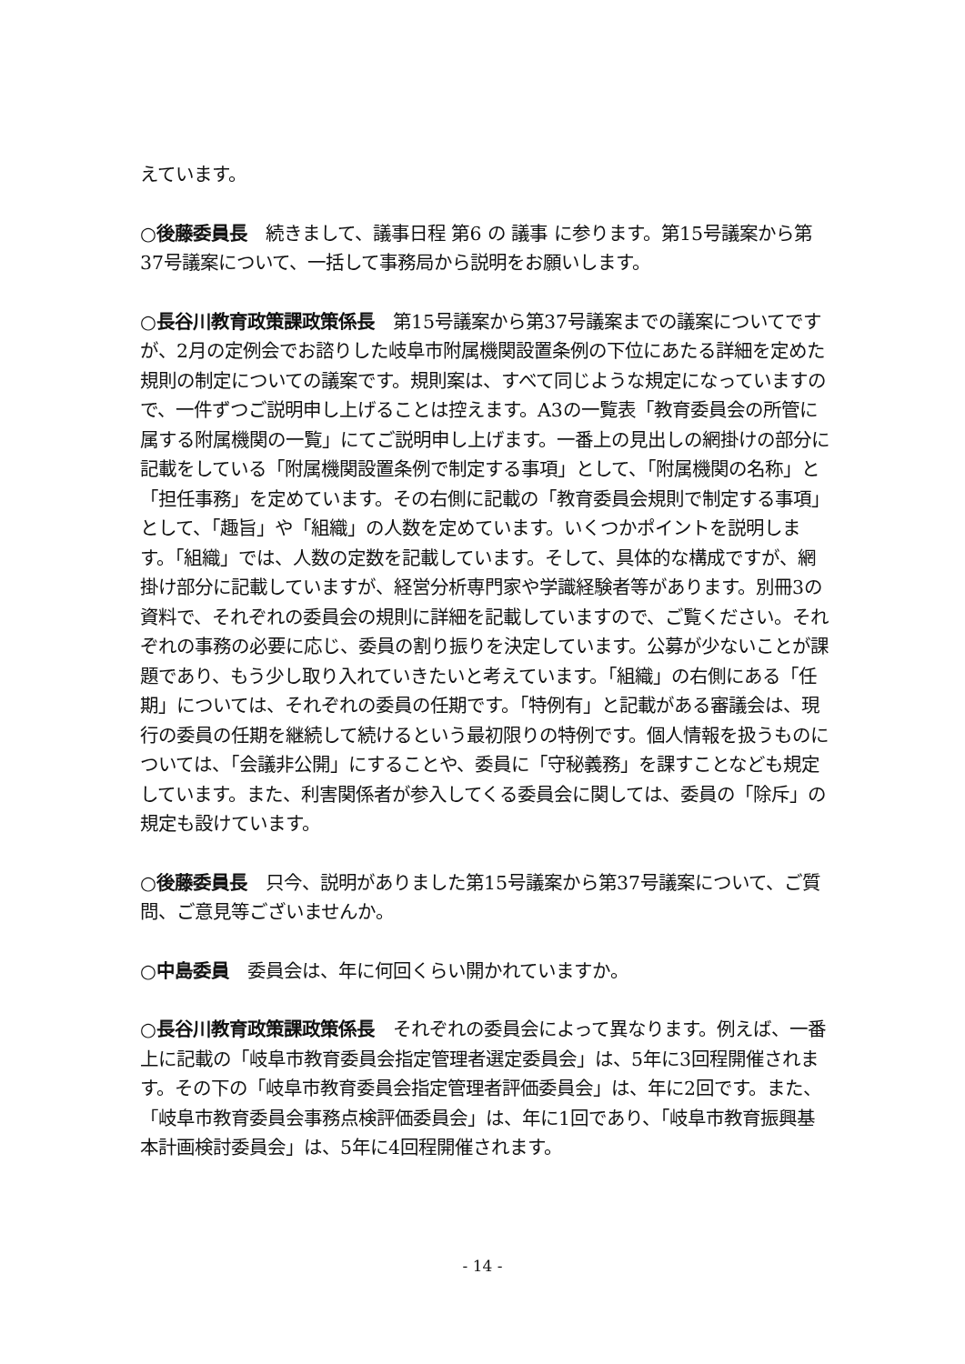えています。
○後藤委員長　続きまして、議事日程 第6 の 議事 に参ります。第15号議案から第37号議案について、一括して事務局から説明をお願いします。
○長谷川教育政策課政策係長　第15号議案から第37号議案までの議案についてですが、2月の定例会でお諮りした岐阜市附属機関設置条例の下位にあたる詳細を定めた規則の制定についての議案です。規則案は、すべて同じような規定になっていますので、一件ずつご説明申し上げることは控えます。A3の一覧表「教育委員会の所管に属する附属機関の一覧」にてご説明申し上げます。一番上の見出しの網掛けの部分に記載をしている「附属機関設置条例で制定する事項」として、「附属機関の名称」と「担任事務」を定めています。その右側に記載の「教育委員会規則で制定する事項」として、「趣旨」や「組織」の人数を定めています。いくつかポイントを説明します。「組織」では、人数の定数を記載しています。そして、具体的な構成ですが、網掛け部分に記載していますが、経営分析専門家や学識経験者等があります。別冊3の資料で、それぞれの委員会の規則に詳細を記載していますので、ご覧ください。それぞれの事務の必要に応じ、委員の割り振りを決定しています。公募が少ないことが課題であり、もう少し取り入れていきたいと考えています。「組織」の右側にある「任期」については、それぞれの委員の任期です。「特例有」と記載がある審議会は、現行の委員の任期を継続して続けるという最初限りの特例です。個人情報を扱うものについては、「会議非公開」にすることや、委員に「守秘義務」を課すことなども規定しています。また、利害関係者が参入してくる委員会に関しては、委員の「除斥」の規定も設けています。
○後藤委員長　只今、説明がありました第15号議案から第37号議案について、ご質問、ご意見等ございませんか。
○中島委員　委員会は、年に何回くらい開かれていますか。
○長谷川教育政策課政策係長　それぞれの委員会によって異なります。例えば、一番上に記載の「岐阜市教育委員会指定管理者選定委員会」は、5年に3回程開催されます。その下の「岐阜市教育委員会指定管理者評価委員会」は、年に2回です。また、「岐阜市教育委員会事務点検評価委員会」は、年に1回であり、「岐阜市教育振興基本計画検討委員会」は、5年に4回程開催されます。
- 14 -